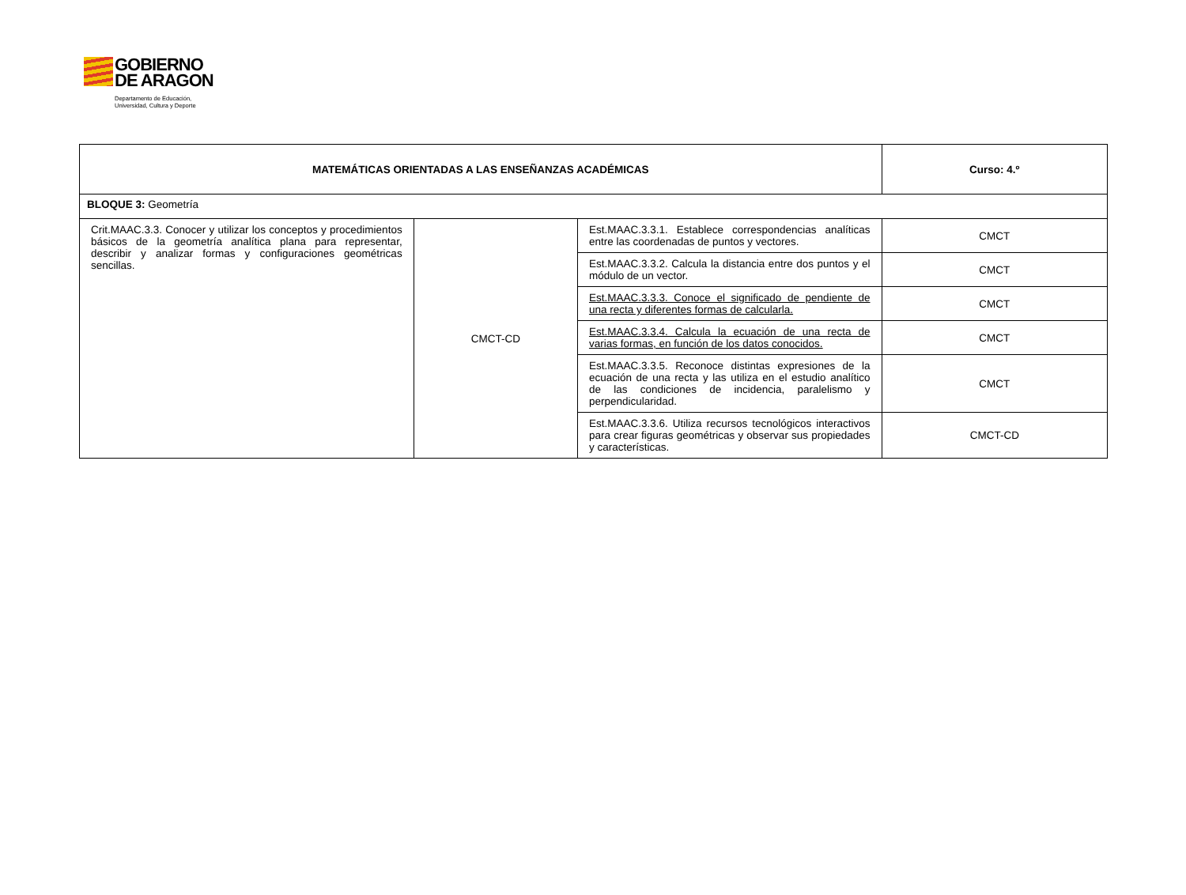GOBIERNO
DE ARAGON
Departamento de Educación,
Universidad, Cultura y Deporte
| MATEMÁTICAS ORIENTADAS A LAS ENSEÑANZAS ACADÉMICAS | | | Curso: 4.º |
| BLOQUE 3: Geometría | | | |
| Crit.MAAC.3.3. Conocer y utilizar los conceptos y procedimientos básicos de la geometría analítica plana para representar, describir y analizar formas y configuraciones geométricas sencillas. | CMCT-CD | Est.MAAC.3.3.1. Establece correspondencias analíticas entre las coordenadas de puntos y vectores. | CMCT |
| | | Est.MAAC.3.3.2. Calcula la distancia entre dos puntos y el módulo de un vector. | CMCT |
| | | Est.MAAC.3.3.3. Conoce el significado de pendiente de una recta y diferentes formas de calcularla. | CMCT |
| | | Est.MAAC.3.3.4. Calcula la ecuación de una recta de varias formas, en función de los datos conocidos. | CMCT |
| | | Est.MAAC.3.3.5. Reconoce distintas expresiones de la ecuación de una recta y las utiliza en el estudio analítico de las condiciones de incidencia, paralelismo y perpendicularidad. | CMCT |
| | | Est.MAAC.3.3.6. Utiliza recursos tecnológicos interactivos para crear figuras geométricas y observar sus propiedades y características. | CMCT-CD |